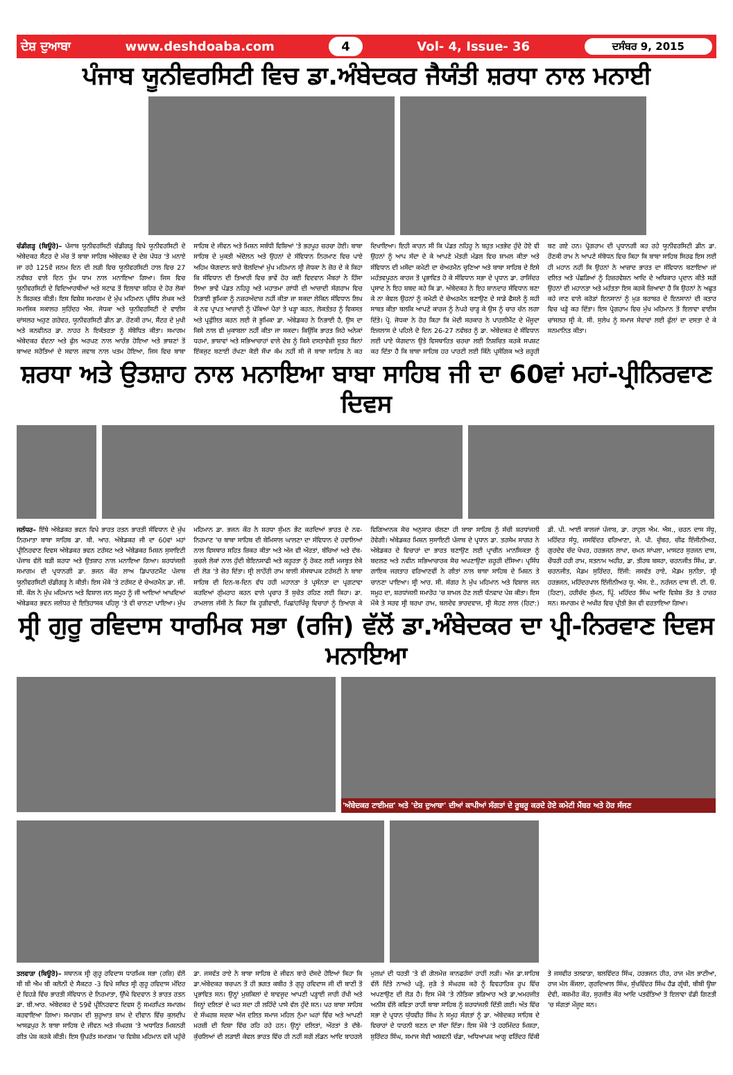ਦੇਸ਼ ਦੁਆਬਾ www.deshdoaba.com 4 Vol- 4, Issue- 36 ਦਸੰਬਰ 9, 2015
ਪੰਜਾਬ ਯੂਨੀਵਰਸਿਟੀ ਵਿਚ ਡਾ.ਅੰਬੇਦਕਰ ਜੈਯੰਤੀ ਸ਼ਰਧਾ ਨਾਲ ਮਨਾਈ
ਚੰਡੀਗੜ੍ਹ (ਬਿਊਰੋ)– ਪੰਜਾਬ ਯੂਨੀਵਰਸਿਟੀ ਚੰਡੀਗੜ੍ਹ ਵਿਖੇ ਯੂਨੀਵਰਸਿਟੀ ਦੇ ਅੰਬੇਦਕਰ ਸੈਂਟਰ ਦੇ ਮੰਚ ਤੋਂ ਬਾਬਾ ਸਾਹਿਬ ਅੰਬੇਦਕਰ ਦੇ ਦੇਸ਼ ਪੱਧਰ 'ਤੇ ਮਨਾਏ ਜਾ ਰਹੇ 125ਵੇਂ ਜਨਮ ਦਿਨ ਦੀ ਲੜੀ ਵਿਚ ਯੂਨੀਵਰਸਿਟੀ ਹਾਲ ਵਿਚ 27 ਨਵੰਬਰ ਵਾਲੇ ਦਿਨ ਧੂੰਮ ਧਾਮ ਨਾਲ ਮਨਾਇਆ ਗਿਆ। ਜਿਸ ਵਿਚ ਯੂਨੀਵਰਸਿਟੀ ਦੇ ਵਿਦਿਆਰਥੀਆਂ ਅਤੇ ਸਟਾਫ ਤੋਂ ਇਲਾਵਾ ਸ਼ਹਿਰ ਦੇ ਹੋਰ ਲੋਕਾਂ ਨੇ ਸ਼ਿਰਕਤ ਕੀਤੀ। ਇਸ ਵਿਸ਼ੇਸ਼ ਸਮਾਗਮ ਦੇ ਮੁੱਖ ਮਹਿਮਾਨ ਪ੍ਰਸਿੱਧ ਲੇਖਕ ਅਤੇ ਸਮਾਜਿਕ ਸਕਾਲਰ ਸੁਰਿੰਦਰ ਐਸ. ਜੋਧਕਾ ਅਤੇ ਯੂਨੀਵਰਸਿਟੀ ਦੇ ਵਾਈਸ ਚਾਂਸਲਰ ਅਰੁਣ ਗਰੋਵਰ, ਯੂਨੀਵਰਸਿਟੀ ਡੀਨ ਡਾ. ਰੌਣਕੀ ਰਾਮ, ਸੈਂਟਰ ਦੇ ਮੁਖੀ ਅਤੇ ਕਨਵੀਨਰ ਡਾ. ਨਾਹਰ ਨੇ ਇਕੱਤਰਤਾ ਨੂੰ ਸੰਬੋਧਿਤ ਕੀਤਾ। ਸਮਾਗਮ ਅੰਬੇਦਕਰ ਵੰਦਨਾ ਅਤੇ ਫੁੱਲ ਅਰਪਣ ਨਾਲ ਆਰੰਭ ਹੋਇਆ ਅਤੇ ਭਾਸ਼ਣਾਂ ਤੋਂ ਬਾਅਦ ਸਰੋਤਿਆਂ ਦੇ ਸਵਾਲ ਜਵਾਬ ਨਾਲ ਖਤਮ ਹੋਇਆ, ਜਿਸ ਵਿਚ ਬਾਬਾ ਸਾਹਿਬ ਦੇ ਜੀਵਨ ਅਤੇ ਮਿਸ਼ਨ ਸਬੰਧੀ ਵਿਸ਼ਿਆਂ 'ਤੇ ਭਰਪੂਰ ਚਰਚਾ ਹੋਈ। ਬਾਬਾ ਸਾਹਿਬ ਦੇ ਮੁਕਤੀ ਅੰਦੋਲਨ ਅਤੇ ਉਹਨਾਂ ਦੇ ਸੰਵਿਧਾਨ ਨਿਰਮਾਣ ਵਿਚ ਪਾਏ ਅਹਿਮ ਯੋਗਦਾਨ ਬਾਰੇ ਬੋਲਦਿਆਂ ਮੁੱਖ ਮਹਿਮਾਨ ਸ੍ਰੀ ਜੋਧਕਾ ਨੇ ਜ਼ੋਰ ਦੇ ਕੇ ਕਿਹਾ ਕਿ ਸੰਵਿਧਾਨ ਦੀ ਤਿਆਰੀ ਵਿਚ ਭਾਵੇਂ ਹੋਰ ਕਈ ਵਿਦਵਾਨ ਮੈਂਬਰਾਂ ਨੇ ਹਿੱਸਾ ਲਿਆ ਭਾਵੇਂ ਪੰਡਤ ਨਹਿਰੂ ਅਤੇ ਮਹਾਤਮਾ ਗਾਂਧੀ ਦੀ ਆਜ਼ਾਦੀ ਸੰਗਰਾਮ ਵਿਚ ਨਿਭਾਈ ਭੂਮਿਕਾ ਨੂੰ ਨਜ਼ਰਅੰਦਾਜ਼ ਨਹੀਂ ਕੀਤਾ ਜਾ ਸਕਦਾ ਲੇਕਿਨ ਸੰਵਿਧਾਨ ਲਿਖ ਕੇ ਨਵ ਪ੍ਰਾਪਤ ਆਜ਼ਾਦੀ ਨੂੰ ਪੱਕਿਆਂ ਪੈਰਾਂ ਤੇ ਖੜ੍ਹਾ ਕਰਨ, ਲੋਕਤੰਤਰ ਨੂੰ ਵਿਕਸਤ ਅਤੇ ਪ੍ਰਫੁੱਲਿਤ ਕਰਨ ਲਈ ਜੋ ਭੂਮਿਕਾ ਡਾ. ਅੰਬੇਡਕਰ ਨੇ ਨਿਭਾਈ ਹੈ, ਉਸ ਦਾ ਕਿਸੇ ਨਾਲ ਵੀ ਮੁਕਾਬਲਾ ਨਹੀਂ ਕੀਤਾ ਜਾ ਸਕਦਾ। ਕਿਉਂਕਿ ਭਾਰਤ ਜਿਹੇ ਅਨੇਕਾਂ ਧਰਮਾਂ, ਭਾਸ਼ਾਵਾਂ ਅਤੇ ਸਭਿਆਚਾਰਾਂ ਵਾਲੇ ਦੇਸ਼ ਨੂੰ ਕਿਸੇ ਦਸਤਾਵੇਜ਼ੀ ਸੂਤਰ ਬਿਨਾਂ ਇੱਕਜੁਟ ਬਣਾਈ ਰੱਖਣਾ ਕੋਈ ਸੌਖਾ ਕੰਮ ਨਹੀਂ ਸੀ ਜੋ ਬਾਬਾ ਸਾਹਿਬ ਨੇ ਕਰ ਦਿਖਾਇਆ। ਇਹੀ ਕਾਰਨ ਸੀ ਕਿ ਪੰਡਤ ਨਹਿਰੂ ਨੇ ਬਹੁਤ ਮਤਭੇਦ ਹੁੰਦੇ ਹੋਏ ਵੀ ਉਹਨਾਂ ਨੂੰ ਆਪ ਸੱਦਾ ਦੇ ਕੇ ਆਪਣੇ ਮੰਤਰੀ ਮੰਡਲ ਵਿਚ ਸ਼ਾਮਲ ਕੀਤਾ ਅਤੇ ਸੰਵਿਧਾਨ ਦੀ ਮਸੌਦਾ ਕਮੇਟੀ ਦਾ ਚੇਅਰਮੈਨ ਚੁਣਿਆ ਅਤੇ ਬਾਬਾ ਸਾਹਿਬ ਦੇ ਇਸੇ ਮਹੱਤਵਪੂਰਨ ਕਾਰਜ ਤੋਂ ਪ੍ਰਭਾਵਿਤ ਹੋ ਕੇ ਸੰਵਿਧਾਨ ਸਭਾ ਦੇ ਪ੍ਰਧਾਨ ਡਾ. ਰਾਜਿੰਦਰ ਪ੍ਰਸਾਦ ਨੇ ਇਹ ਸ਼ਬਦ ਕਹੇ ਕਿ ਡਾ. ਅੰਬੇਦਕਰ ਨੇ ਇਹ ਸ਼ਾਨਦਾਰ ਸੰਵਿਧਾਨ ਬਣਾ ਕੇ ਨਾ ਕੇਵਲ ਉਹਨਾਂ ਨੂੰ ਕਮੇਟੀ ਦੇ ਚੇਅਰਮੈਨ ਬਣਾਉਣ ਦੇ ਸਾਡੇ ਫੈਸਲੇ ਨੂੰ ਸਹੀ ਸਾਬਤ ਕੀਤਾ ਬਲਕਿ ਆਪਣੇ ਕਾਰਜ ਨੂੰ ਨੇਪਰੇ ਚਾੜ੍ਹ ਕੇ ਉਸ ਨੂੰ ਚਾਰ ਚੰਨ ਲਗਾ ਦਿੱਤੇ। ਪ੍ਰੋ. ਜੋਧਕਾ ਨੇ ਹੋਰ ਕਿਹਾ ਕਿ ਮੋਦੀ ਸਰਕਾਰ ਨੇ ਪਾਰਲੀਮੈਂਟ ਦੇ ਮੌਜੂਦਾ ਇਜਲਾਸ ਦੇ ਪਹਿਲੇ ਦੋ ਦਿਨ 26-27 ਨਵੰਬਰ ਨੂੰ ਡਾ. ਅੰਬੇਦਕਰ ਦੇ ਸੰਵਿਧਾਨ ਲਈ ਪਾਏ ਯੋਗਦਾਨ ਉਤੇ ਵਿਸਥਾਰਿਤ ਚਰਚਾ ਲਈ ਨਿਸ਼ਚਿਤ ਕਰਕੇ ਸਪਸ਼ਟ ਕਰ ਦਿੱਤਾ ਹੈ ਕਿ ਬਾਬਾ ਸਾਹਿਬ ਹਰ ਪਾਰਟੀ ਲਈ ਕਿੰਨੇ ਪ੍ਰਸੰਗਿਕ ਅਤੇ ਜ਼ਰੂਰੀ ਬਣ ਗਏ ਹਨ। ਪ੍ਰੋਗਰਾਮ ਦੀ ਪ੍ਰਧਾਨਗੀ ਕਰ ਰਹੇ ਯੂਨੀਵਰਸਿਟੀ ਡੀਨ ਡਾ. ਰੌਣਕੀ ਰਾਮ ਨੇ ਆਪਣੇ ਸੰਬੋਧਨ ਵਿਚ ਕਿਹਾ ਕਿ ਬਾਬਾ ਸਾਹਿਬ ਸਿਰਫ ਇਸ ਲਈ ਹੀ ਮਹਾਨ ਨਹੀਂ ਕਿ ਉਹਨਾਂ ਨੇ ਆਜ਼ਾਦ ਭਾਰਤ ਦਾ ਸੰਵਿਧਾਨ ਬਣਾਇਆ ਜਾਂ ਦਲਿਤ ਅਤੇ ਪੱਛੜਿਆਂ ਨੂੰ ਰਿਜ਼ਰਵੇਸ਼ਨ ਆਦਿ ਦੇ ਅਧਿਕਾਰ ਪ੍ਰਦਾਨ ਕੀਤੇ ਸਗੋਂ ਉਹਨਾਂ ਦੀ ਮਹਾਨਤਾ ਅਤੇ ਮਹੱਤਤਾ ਇਸ ਕਰਕੇ ਜ਼ਿਆਦਾ ਹੈ ਕਿ ਉਹਨਾਂ ਨੇ ਅਛੂਤ ਕਹੇ ਜਾਣ ਵਾਲੇ ਕਰੋੜਾਂ ਇਨਸਾਨਾਂ ਨੂੰ ਮੁੜ ਬਰਾਬਰ ਦੇ ਇਨਸਾਨਾਂ ਦੀ ਕਤਾਰ ਵਿਚ ਖੜ੍ਹੇ ਕਰ ਦਿੱਤਾ। ਇਸ ਪ੍ਰੋਗਰਾਮ ਵਿਚ ਮੁੱਖ ਮਹਿਮਾਨ ਤੋਂ ਇਲਾਵਾ ਵਾਈਸ ਚਾਂਸਲਰ ਸ੍ਰੀ ਕੇ. ਸੀ. ਸੁਲੇਖ ਨੂੰ ਸਮਾਜ ਸੇਵਾਵਾਂ ਲਈ ਫੁੱਲਾਂ ਦਾ ਦਸਤਾ ਦੇ ਕੇ ਸਨਮਾਨਿਤ ਕੀਤਾ।
ਸ਼ਰਧਾ ਅਤੇ ਉਤਸ਼ਾਹ ਨਾਲ ਮਨਾਇਆ ਬਾਬਾ ਸਾਹਿਬ ਜੀ ਦਾ 60ਵਾਂ ਮਹਾਂ-ਪ੍ਰੀਨਿਰਵਾਣ ਦਿਵਸ
ਜਲੰਧਰ– ਇੱਥੇ ਅੰਬੇਡਕਰ ਭਵਨ ਵਿਖੇ ਭਾਰਤ ਰਤਨ ਭਾਰਤੀ ਸੰਵਿਧਾਨ ਦੇ ਮੁੱਖ ਨਿਰਮਾਤਾ ਬਾਬਾ ਸਾਹਿਬ ਡਾ. ਬੀ. ਆਰ. ਅੰਬੇਡਕਰ ਜੀ ਦਾ 60ਵਾਂ ਮਹਾਂ ਪ੍ਰੀਨਿਰਵਾਣ ਦਿਵਸ ਅੰਬੇਡਕਰ ਭਵਨ ਟਰੱਸਟ ਅਤੇ ਅੰਬੇਡਕਰ ਮਿਸ਼ਨ ਸੁਸਾਇਟੀ ਪੰਜਾਬ ਵੱਲੋਂ ਬੜੀ ਸ਼ਰਧਾ ਅਤੇ ਉਤਸ਼ਾਹ ਨਾਲ ਮਨਾਇਆ ਗਿਆ। ਸ਼ਰਧਾਂਜਲੀ ਸਮਾਗਮ ਦੀ ਪ੍ਰਧਾਨਗੀ ਡਾ. ਭਜਨ ਕੌਰ ਲਾਅ ਡਿਪਾਰਟਮੈਂਟ ਪੰਜਾਬ ਯੂਨੀਵਰਸਿਟੀ ਚੰਡੀਗੜ੍ਹ ਨੇ ਕੀਤੀ। ਇਸ ਮੌਕੇ 'ਤੇ ਟਰੱਸਟ ਦੇ ਚੇਅਰਮੈਨ ਡਾ. ਜੀ. ਸੀ. ਕੌਲ ਨੇ ਮੁੱਖ ਮਹਿਮਾਨ ਅਤੇ ਵਿਸ਼ਾਲ ਜਨ ਸਮੂਹ ਨੂੰ ਜੀ ਆਇਆਂ ਆਖਦਿਆਂ ਅੰਬੇਡਕਰ ਭਵਨ ਜਲੰਧਰ ਦੇ ਇਤਿਹਾਸਕ ਪਹਿਲੂ 'ਤੇ ਵੀ ਚਾਨਣਾ ਪਾਇਆ। ਮੁੱਖ ਮਹਿਮਾਨ ਡਾ. ਭਜਨ ਕੌਰ ਨੇ ਸ਼ਰਧਾ ਸੁੰਮਨ ਭੇਂਟ ਕਰਦਿਆਂ ਭਾਰਤ ਦੇ ਨਵ-ਨਿਰਮਾਣ 'ਚ ਬਾਬਾ ਸਾਹਿਬ ਦੀ ਬੇਮਿਸਾਲ ਘਾਲਣਾ ਦਾ ਸੰਵਿਧਾਨ ਦੇ ਹਵਾਲਿਆਂ ਨਾਲ ਵਿਸਥਾਰ ਸਹਿਤ ਜ਼ਿਕਰ ਕੀਤਾ ਅਤੇ ਅੱਜ ਵੀ ਔਰਤਾਂ, ਬੱਚਿਆਂ ਅਤੇ ਦੱਬ-ਕੁਚਲੇ ਲੋਕਾਂ ਨਾਲ ਹੁੰਦੀ ਬੇਇਨਸਾਫੀ ਅਤੇ ਕਰੂਰਤਾ ਨੂੰ ਰੋਕਣ ਲਈ ਮਜਬੂਤ ਏਕੇ ਦੀ ਲੋੜ 'ਤੇ ਜ਼ੋਰ ਦਿੱਤਾ। ਸ੍ਰੀ ਲਾਹੌਰੀ ਰਾਮ ਬਾਲੀ ਸੰਸਥਾਪਕ ਟਰੱਸਟੀ ਨੇ ਬਾਬਾ ਸਾਹਿਬ ਦੀ ਦਿਨ-ਬ-ਦਿਨ ਵੱਧ ਰਹੀ ਮਹਾਨਤਾ ਤੇ ਪ੍ਰਸੰਨਤਾ ਦਾ ਪ੍ਰਗਟਾਵਾ ਕਰਦਿਆਂ ਗੁੰਮਰਾਹ ਕਰਨ ਵਾਲੇ ਪ੍ਰਚਾਰ ਤੋਂ ਸੁਚੇਤ ਰਹਿਣ ਲਈ ਕਿਹਾ। ਡਾ. ਰਾਮਲਾਲ ਜੱਸੀ ਨੇ ਕਿਹਾ ਕਿ ਰੂੜੀਵਾਦੀ, ਪਿਛਾਂਹਖਿੱਚੂ ਵਿਚਾਰਾਂ ਨੂੰ ਤਿਆਗ ਕੇ ਵਿਗਿਆਨਕ ਸੋਚ ਅਨੁਸਾਰ ਚੱਲਣਾ ਹੀ ਬਾਬਾ ਸਾਹਿਬ ਨੂੰ ਸੱਚੀ ਸ਼ਰਧਾਂਜਲੀ ਹੋਵੇਗੀ। ਅੰਬੇਡਕਰ ਮਿਸ਼ਨ ਸੁਸਾਇਟੀ ਪੰਜਾਬ ਦੇ ਪ੍ਰਧਾਨ ਡਾ. ਤਰਸੇਮ ਸਾਗਰ ਨੇ ਅੰਬੇਡਕਰ ਦੇ ਵਿਚਾਰਾਂ ਦਾ ਭਾਰਤ ਬਣਾਉਣ ਲਈ ਪ੍ਰਾਚੀਨ ਮਾਨਸਿਕਤਾ ਨੂੰ ਬਦਲਣ ਅਤੇ ਨਵੀਨ ਸਭਿਆਚਾਰਕ ਸੋਚ ਅਪਣਾਉਣਾ ਜ਼ਰੂਰੀ ਦੱਸਿਆ। ਪ੍ਰਸਿੱਧ ਗਾਇਕ ਜਗਤਾਰ ਵਰਿਆਣਵੀਂ ਨੇ ਗੀਤਾਂ ਨਾਲ ਬਾਬਾ ਸਾਹਿਬ ਦੇ ਮਿਸ਼ਨ ਤੇ ਚਾਨਣਾ ਪਾਇਆ। ਸ੍ਰੀ ਆਰ. ਸੀ. ਸੰਗਰ ਨੇ ਮੁੱਖ ਮਹਿਮਾਨ ਅਤੇ ਵਿਸ਼ਾਲ ਜਨ ਸਮੂਹ ਦਾ, ਸ਼ਰਧਾਂਜਲੀ ਸਮਾਰੋਹ 'ਚ ਸ਼ਾਮਲ ਹੋਣ ਲਈ ਧੰਨਵਾਦ ਪੇਸ਼ ਕੀਤਾ। ਇਸ ਮੌਕੇ ਤੇ ਸਰਵ ਸ੍ਰੀ ਬਰਖਾ ਰਾਮ, ਬਲਦੇਵ ਭਾਰਦਵਾਜ, ਸ੍ਰੀ ਸੋਹਣ ਲਾਲ (ਰਿਟਾ:) ਡੀ. ਪੀ. ਆਈ ਕਾਲਜਾਂ ਪੰਜਾਬ, ਡਾ. ਰਾਹੁਲ ਐਮ. ਐਸ., ਚਰਨ ਦਾਸ ਸੰਧੂ, ਮਹਿੰਦਰ ਸੰਧੂ, ਜਸਵਿੰਦਰ ਵਰਿਆਣਾ, ਜੇ. ਪੀ. ਚੁੰਬਰ, ਚੀਫ ਇੰਜੀਨੀਅਰ, ਗੁਰਦੇਵ ਚੰਦ ਖੋਖਰ, ਹਰਭਜਨ ਲਾਖਾ, ਚਮਨ ਸਾਂਪਲਾ, ਮਾਸਟਰ ਸੁਰਜਨ ਦਾਸ, ਚੌਧਰੀ ਹਰੀ ਰਾਮ, ਸਤਨਾਮ ਅਹੀਰ, ਡਾ. ਤੀਰਥ ਬਸਰਾ, ਚਰਨਜੀਤ ਸਿੰਘ, ਡਾ. ਚਰਨਜੀਤ, ਮੈਡਮ ਸੁਰਿੰਦਰ, ਇੰਜੀ: ਜਸਵੰਤ ਰਾਏ, ਮੈਡਮ ਸੁਨੀਤਾ, ਸ੍ਰੀ ਹਰਭਜਨ, ਮਹਿੰਦਰਪਾਲ ਇੰਜੀਨੀਅਰ ਯੂ. ਐਸ. ਏ., ਨਰੰਜਨ ਦਾਸ ਈ. ਟੀ. ਓ. (ਰਿਟਾ), ਹਰੀਚੰਦ ਸੁੰਮਨ, ਪ੍ਰਿੰ. ਮਹਿੰਦਰ ਸਿੰਘ ਆਦਿ ਵਿਸ਼ੇਸ਼ ਤੌਰ ਤੇ ਹਾਜ਼ਰ ਸਨ। ਸਮਾਗਮ ਦੇ ਅਖੀਰ ਵਿਚ ਪ੍ਰੀਤੀ ਭੋਜ ਵੀ ਵਰਤਾਇਆ ਗਿਆ।
ਸ੍ਰੀ ਗੁਰੂ ਰਵਿਦਾਸ ਧਾਰਮਿਕ ਸਭਾ (ਰਜਿ) ਵੱਲੋਂ ਡਾ.ਅੰਬੇਦਕਰ ਦਾ ਪ੍ਰੀ-ਨਿਰਵਾਣ ਦਿਵਸ ਮਨਾਇਆ
'ਅੰਬੇਦਕਰ ਟਾਈਮਜ਼' ਅਤੇ 'ਦੇਸ਼ ਦੁਆਬਾ' ਦੀਆਂ ਕਾਪੀਆਂ ਸੰਗਤਾਂ ਦੇ ਰੂਬਰੂ ਕਰਦੇ ਹੋਏ ਕਮੇਟੀ ਮੈਂਬਰ ਅਤੇ ਹੋਰ ਸੱਜਣ
ਤਲਵਾੜਾ (ਬਿਊਰੋ)– ਸਥਾਨਕ ਸ੍ਰੀ ਗੁਰੂ ਰਵਿਦਾਸ ਧਾਰਮਿਕ ਸਭਾ (ਰਜ਼ਿ) ਵੱਲੋਂ ਬੀ ਬੀ ਐਮ ਬੀ ਕਲੋਨੀ ਦੇ ਸੈਕਟਰ -3 ਵਿਖੇ ਸਥਿਤ ਸ੍ਰੀ ਗੁਰੂ ਰਵਿਦਾਸ ਮੰਦਿਰ ਦੇ ਵਿਹੜੇ ਵਿੱਚ ਭਾਰਤੀ ਸੰਵਿਧਾਨ ਦੇ ਨਿਰਮਾਤਾ, ਉੱਘੇ ਵਿਦਵਾਨ ਤੇ ਭਾਰਤ ਰਤਨ ਡਾ. ਬੀ.ਆਰ. ਅੰਬੇਦਕਰ ਦੇ 59ਵੇਂ ਪ੍ਰੀਨਿਰਵਾਣ ਦਿਵਸ ਨੂੰ ਸਮਰਪਿਤ ਸਮਾਗਮ ਕਰਵਾਇਆ ਗਿਆ। ਸਮਾਗਮ ਦੀ ਸ਼ੁਰੂਆਤ ਸ਼ਾਮ ਦੇ ਦੀਵਾਨ ਵਿੱਚ ਕੁਲਦੀਪ ਆਸਫ਼ਪੁਰ ਨੇ ਬਾਬਾ ਸਾਹਿਬ ਦੇ ਜੀਵਨ ਅਤੇ ਸੰਘਰਸ਼ 'ਤੇ ਅਧਾਰਿਤ ਮਿਸ਼ਨਰੀ ਗੀਤ ਪੇਸ਼ ਕਰਕੇ ਕੀਤੀ। ਇਸ ਉਪਰੰਤ ਸਮਾਗਮ 'ਚ ਵਿਸ਼ੇਸ਼ ਮਹਿਮਾਨ ਵਜੋਂ ਪਹੁੰਚੇ ਡਾ. ਜਸਵੰਤ ਰਾਏ ਨੇ ਬਾਬਾ ਸਾਹਿਬ ਦੇ ਜੀਵਨ ਬਾਰੇ ਦੱਸਦੇ ਹੋਇਆਂ ਕਿਹਾ ਕਿ ਡਾ.ਅੰਬੇਦਕਰ ਬਚਪਨ ਤੋਂ ਹੀ ਭਗਤ ਕਬੀਰ ਤੇ ਗੁਰੂ ਰਵਿਦਾਸ ਜੀ ਦੀ ਬਾਣੀ ਤੋਂ ਪ੍ਰਭਾਵਿਤ ਸਨ। ਉਨ੍ਹਾਂ ਮੁਸ਼ਕਿਲਾਂ ਦੇ ਬਾਵਜੂਦ ਆਪਣੀ ਪੜ੍ਹਾਈ ਜਾਰੀ ਰੱਖੀ ਅਤੇ ਜਿਨ੍ਹਾਂ ਦਲਿਤਾਂ ਦੇ ਘਰ ਸਦਾ ਹੀ ਲਹਿੰਦੇ ਪਾਸੇ ਵੱਲ ਹੁੰਦੇ ਸਨ। ਪਰ ਬਾਬਾ ਸਾਹਿਬ ਦੇ ਸੰਘਰਸ਼ ਸਦਕਾ ਅੱਜ ਦਲਿਤ ਸਮਾਜ ਮਹਿਲ ਨੁੰਮਾ ਘਰਾਂ ਵਿੱਚ ਅਤੇ ਆਪਣੀ ਮਰਜ਼ੀ ਦੀ ਦਿਸ਼ਾ ਵਿੱਚ ਰਹਿ ਰਹੇ ਹਨ। ਉਨ੍ਹਾਂ ਦਲਿਤਾਂ, ਔਰਤਾਂ ਤੇ ਦੱਬੇ- ਕੁੱਚਲਿਆਂ ਦੀ ਲੜਾਈ ਕੇਵਲ ਭਾਰਤ ਵਿੱਚ ਹੀ ਨਹੀਂ ਸਗੋਂ ਲੰਡਨ ਆਦਿ ਬਾਹਰਲੇ ਮੁਲਖ਼ਾਂ ਦੀ ਧਰਤੀ 'ਤੇ ਵੀ ਗੋਲਮੇਜ਼ ਕਾਨਫਰੰਸਾਂ ਰਾਹੀਂ ਲੜੀ। ਅੱਜ ਡਾ.ਸਾਹਿਬ ਵੱਲੋਂ ਦਿੱਤੇ ਨਾਅਰੇ ਪੜ੍ਹੋ, ਜੁੜੋ ਤੇ ਸੰਘਰਸ਼ ਕਰੋ ਨੂੰ ਵਿਵਹਾਰਿਕ ਰੂਪ ਵਿੱਚ ਅਪਣਾਉਣ ਦੀ ਲੋੜ ਹੈ। ਇਸ ਮੌਕੇ 'ਤੇ ਨੀਤਿਕਾ ਭੜਿਆਰ ਅਤੇ ਡਾ.ਅਮਰਜੀਤ ਅਨੀਸ ਵੱਲੋਂ ਕਵਿਤਾ ਰਾਹੀਂ ਬਾਬਾ ਸਾਹਿਬ ਨੂੰ ਸ਼ਰਧਾਂਜਲੀ ਦਿੱਤੀ ਗਈ। ਅੰਤ ਵਿੱਚ ਸਭਾ ਦੇ ਪ੍ਰਧਾਨ ਯੁੱਧਵੀਰ ਸਿੰਘ ਨੇ ਸਮੂਹ ਸੰਗਤਾਂ ਨੂੰ ਡਾ. ਅੰਬੇਦਕਰ ਸਾਹਿਬ ਦੇ ਵਿਚਾਰਾਂ ਦੇ ਧਾਰਨੀ ਬਣਨ ਦਾ ਸੱਦਾ ਦਿੱਤਾ। ਇਸ ਮੌਕੇ 'ਤੇ ਹਰਮਿੰਦਰ ਮਿਸ਼ਰਾ, ਸੁਰਿੰਦਰ ਸਿੰਘ, ਸਮਾਜ ਸੇਵੀ ਅਸ਼ਵਨੀ ਚੱਡਾ, ਅਧਿਆਪਕ ਆਗੂ ਵਰਿੰਦਰ ਵਿੱਕੀ ਤੇ ਜਸਵੀਰ ਤਲਵਾੜਾ, ਬਲਵਿੰਦਰ ਸਿੰਘ, ਹਰਭਜਨ ਹੀਰ, ਰਾਜ ਮੱਲ ਭਾਟੀਆ, ਰਾਜ ਮੱਲ ਕੌਂਜਲਾ, ਗੁਰਦਿਆਲ ਸਿੰਘ, ਸੁੱਖਵਿੰਦਰ ਸਿੰਘ ਹੈਡ ਗ੍ਰੰਥੀ, ਬੀਬੀ ਊਸ਼ਾ ਦੇਵੀ, ਕਸ਼ਮੀਰ ਕੌਰ, ਸੁਰਜੀਤ ਕੌਰ ਆਦਿ ਪਤਵੰਤਿਆਂ ਤੋਂ ਇਲਾਵਾ ਵੱਡੀ ਗਿਣਤੀ 'ਚ ਸੰਗਤਾਂ ਮੌਜੂਦ ਸਨ।